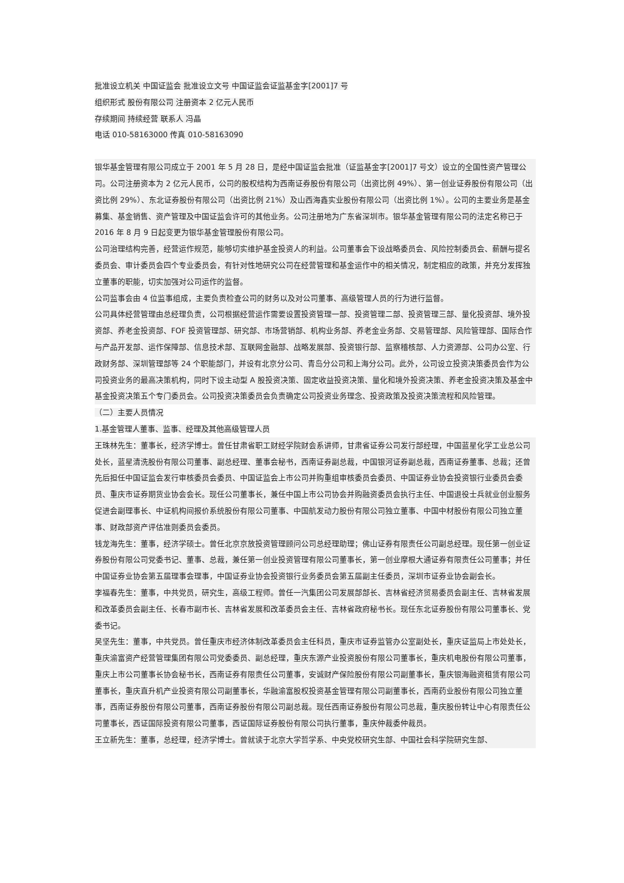批准设立机关 中国证监会 批准设立文号 中国证监会证监基金字[2001]7 号
组织形式 股份有限公司 注册资本 2 亿元人民币
存续期间 持续经营 联系人 冯晶
电话 010-58163000 传真 010-58163090
银华基金管理有限公司成立于 2001 年 5 月 28 日，是经中国证监会批准（证监基金字[2001]7 号文）设立的全国性资产管理公司。公司注册资本为 2 亿元人民币，公司的股权结构为西南证券股份有限公司（出资比例 49%）、第一创业证券股份有限公司（出资比例 29%）、东北证券股份有限公司（出资比例 21%）及山西海鑫实业股份有限公司（出资比例 1%）。公司的主要业务是基金募集、基金销售、资产管理及中国证监会许可的其他业务。公司注册地为广东省深圳市。银华基金管理有限公司的法定名称已于 2016 年 8 月 9 日起变更为银华基金管理股份有限公司。
公司治理结构完善，经营运作规范，能够切实维护基金投资人的利益。公司董事会下设战略委员会、风险控制委员会、薪酬与提名委员会、审计委员会四个专业委员会，有针对性地研究公司在经营管理和基金运作中的相关情况，制定相应的政策，并充分发挥独立董事的职能，切实加强对公司运作的监督。
公司监事会由 4 位监事组成，主要负责检查公司的财务以及对公司董事、高级管理人员的行为进行监督。
公司具体经营管理由总经理负责，公司根据经营运作需要设置投资管理一部、投资管理二部、投资管理三部、量化投资部、境外投资部、养老金投资部、FOF 投资管理部、研究部、市场营销部、机构业务部、养老金业务部、交易管理部、风险管理部、国际合作与产品开发部、运作保障部、信息技术部、互联网金融部、战略发展部、投资银行部、监察稽核部、人力资源部、公司办公室、行政财务部、深圳管理部等 24 个职能部门，并设有北京分公司、青岛分公司和上海分公司。此外，公司设立投资决策委员会作为公司投资业务的最高决策机构，同时下设主动型 A 股投资决策、固定收益投资决策、量化和境外投资决策、养老金投资决策及基金中基金投资决策五个专门委员会。公司投资决策委员会负责确定公司投资业务理念、投资政策及投资决策流程和风险管理。
（二）主要人员情况
1.基金管理人董事、监事、经理及其他高级管理人员
王珠林先生：董事长，经济学博士。曾任甘肃省职工财经学院财会系讲师，甘肃省证券公司发行部经理，中国蓝星化学工业总公司处长，蓝星清洗股份有限公司董事、副总经理、董事会秘书，西南证券副总裁，中国银河证券副总裁，西南证券董事、总裁；还曾先后担任中国证监会发行审核委员会委员、中国证监会上市公司并购重组审核委员会委员、中国证券业协会投资银行业委员会委员、重庆市证券期货业协会会长。现任公司董事长，兼任中国上市公司协会并购融资委员会执行主任、中国退役士兵就业创业服务促进会副理事长、中证机构间报价系统股份有限公司董事、中国航发动力股份有限公司独立董事、中国中材股份有限公司独立董事、财政部资产评估准则委员会委员。
钱龙海先生：董事，经济学硕士。曾任北京京放投资管理顾问公司总经理助理；佛山证券有限责任公司副总经理。现任第一创业证券股份有限公司党委书记、董事、总裁，兼任第一创业投资管理有限公司董事长，第一创业摩根大通证券有限责任公司董事；并任中国证券业协会第五届理事会理事，中国证券业协会投资银行业务委员会第五届副主任委员，深圳市证券业协会副会长。
李福春先生：董事，中共党员，研究生，高级工程师。曾任一汽集团公司发展部部长、吉林省经济贸易委员会副主任、吉林省发展和改革委员会副主任、长春市副市长、吉林省发展和改革委员会主任、吉林省政府秘书长。现任东北证券股份有限公司董事长、党委书记。
吴坚先生：董事，中共党员。曾任重庆市经济体制改革委员会主任科员，重庆市证券监管办公室副处长，重庆证监局上市处处长，重庆渝富资产经营管理集团有限公司党委委员、副总经理，重庆东源产业投资股份有限公司董事长，重庆机电股份有限公司董事，重庆上市公司董事长协会秘书长，西南证券有限责任公司董事，安诚财产保险股份有限公司副董事长，重庆银海融资租赁有限公司董事长，重庆直升机产业投资有限公司副董事长，华融渝富股权投资基金管理有限公司副董事长，西南药业股份有限公司独立董事，西南证券股份有限公司董事，西南证券股份有限公司副总裁。现任西南证券股份有限公司总裁，重庆股份转让中心有限责任公司董事长，西证国际投资有限公司董事，西证国际证券股份有限公司执行董事，重庆仲裁委仲裁员。
王立新先生：董事，总经理，经济学博士。曾就读于北京大学哲学系、中央党校研究生部、中国社会科学院研究生部、